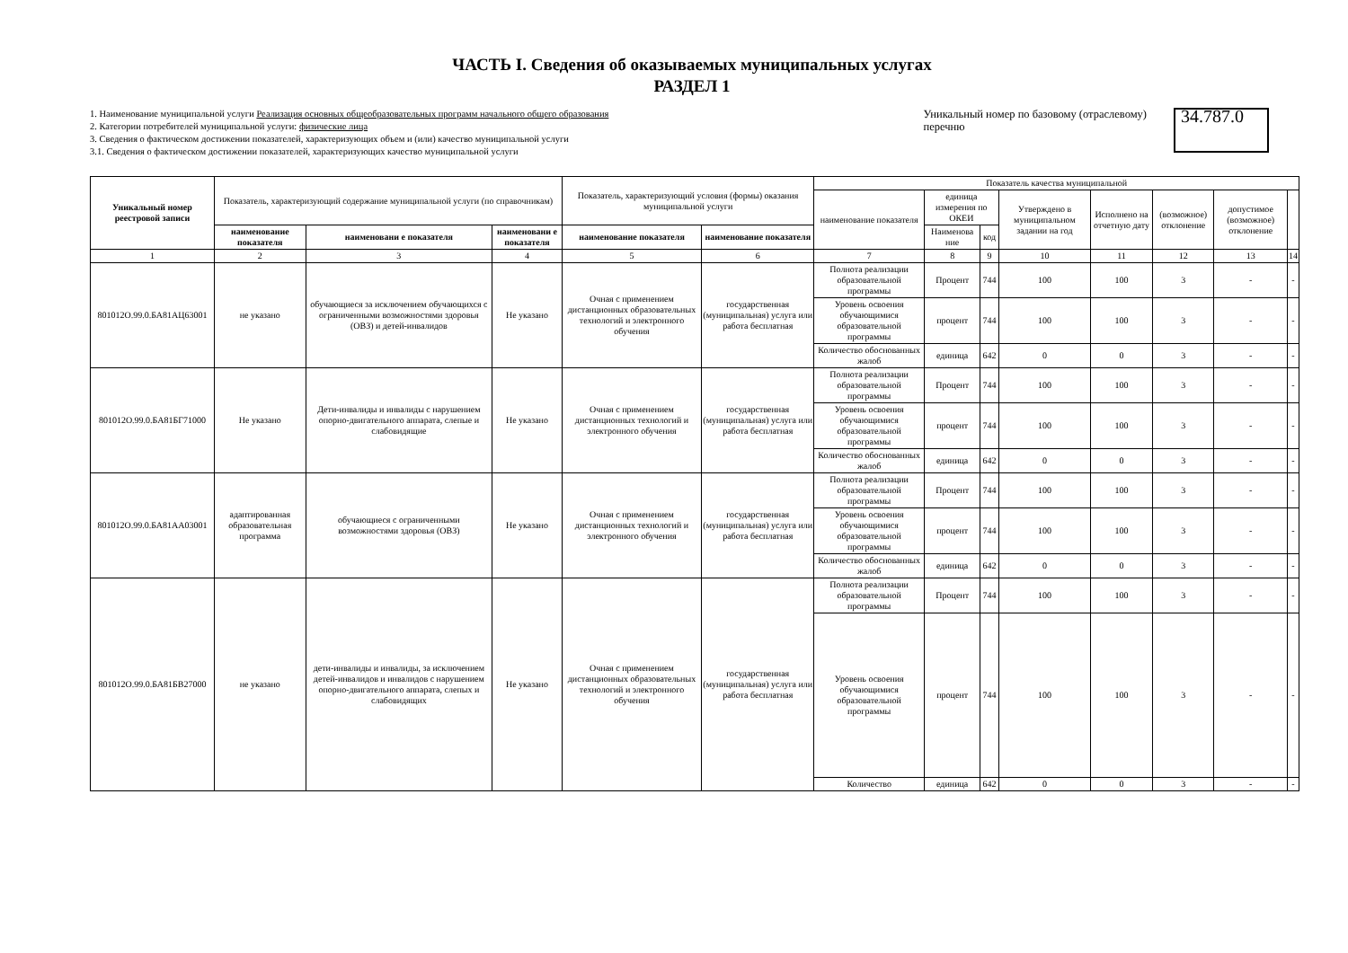ЧАСТЬ I. Сведения об оказываемых муниципальных услугах
РАЗДЕЛ 1
1. Наименование муниципальной услуги Реализация основных общеобразовательных программ начального общего образования
2. Категории потребителей муниципальной услуги: физические лица
3. Сведения о фактическом достижении показателей, характеризующих объем и (или) качество муниципальной услуги
3.1. Сведения о фактическом достижении показателей, характеризующих качество муниципальной услуги
Уникальный номер по базовому (отраслевому)
перечню
34.787.0
| Уникальный номер реестровой записи | Показатель, характеризующий содержание муниципальной услуги (по справочникам) | | | Показатель, характеризующий условия (формы) оказания муниципальной услуги | | Показатель качества муниципальной | | | | | | | |
| --- | --- | --- | --- | --- | --- | --- | --- | --- | --- | --- | --- | --- | --- |
| | | | | | | наименование показателя | единица измерения по ОКЕИ | | Утверждено в муниципальном задании на год | Исполнено на отчетную дату | (возможное) отклонение | допустимое (возможное) отклонение | |
| | наименование показателя | наименовани е показателя | наименовани е показателя | наименование показателя | наименование показателя | | Наименова ние | код | | | | | |
| 1 | 2 | 3 | 4 | 5 | 6 | 7 | 8 | 9 | 10 | 11 | 12 | 13 | 14 |
| 801012О.99.0.БА81АЦ63001 | не указано | обучающиеся за исключением обучающихся с ограниченными возможностями здоровья (ОВЗ) и детей-инвалидов | Не указано | Очная с применением дистанционных образовательных технологий и электронного обучения | государственная (муниципальная) услуга или работа бесплатная | Полнота реализации образовательной программы | Процент | 744 | 100 | 100 | 3 | - | - |
| | | | | | | Уровень освоения обучающимися образовательной программы | процент | 744 | 100 | 100 | 3 | - | - |
| | | | | | | Количество обоснованных жалоб | единица | 642 | 0 | 0 | 3 | - | - |
| 801012О.99.0.БА81БГ71000 | Не указано | Дети-инвалиды и инвалиды с нарушением опорно-двигательного аппарата, слепые и слабовидящие | Не указано | Очная с применением дистанционных технологий и электронного обучения | государственная (муниципальная) услуга или работа бесплатная | Полнота реализации образовательной программы | Процент | 744 | 100 | 100 | 3 | - | - |
| | | | | | | Уровень освоения обучающимися образовательной программы | процент | 744 | 100 | 100 | 3 | - | - |
| | | | | | | Количество обоснованных жалоб | единица | 642 | 0 | 0 | 3 | - | - |
| 801012О.99.0.БА81АА03001 | адаптированная образовательная программа | обучающиеся с ограниченными возможностями здоровья (ОВЗ) | Не указано | Очная с применением дистанционных технологий и электронного обучения | государственная (муниципальная) услуга или работа бесплатная | Полнота реализации образовательной программы | Процент | 744 | 100 | 100 | 3 | - | - |
| | | | | | | Уровень освоения обучающимися образовательной программы | процент | 744 | 100 | 100 | 3 | - | - |
| | | | | | | Количество обоснованных жалоб | единица | 642 | 0 | 0 | 3 | - | - |
| 801012О.99.0.БА81БВ27000 | не указано | дети-инвалиды и инвалиды, за исключением детей-инвалидов и инвалидов с нарушением опорно-двигательного аппарата, слепых и слабовидящих | Не указано | Очная с применением дистанционных образовательных технологий и электронного обучения | государственная (муниципальная) услуга или работа бесплатная | Полнота реализации образовательной программы | Процент | 744 | 100 | 100 | 3 | - | - |
| | | | | | | Уровень освоения обучающимися образовательной программы | процент | 744 | 100 | 100 | 3 | - | - |
| | | | | | | Количество | единица | 642 | 0 | 0 | 3 | - | - |